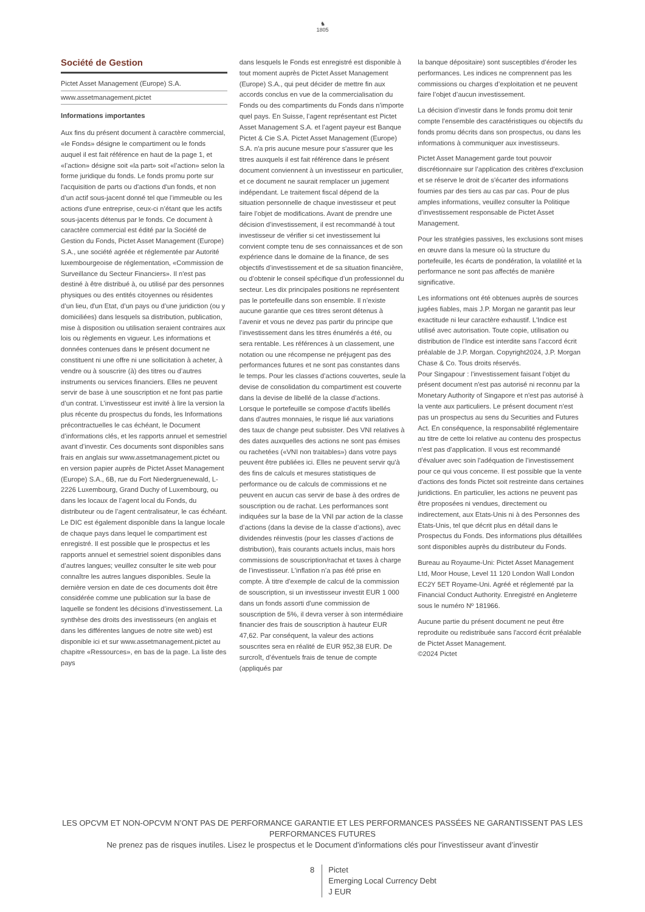♞
1805
Société de Gestion
Pictet Asset Management (Europe) S.A.
www.assetmanagement.pictet
Informations importantes
Aux fins du présent document à caractère commercial, «le Fonds» désigne le compartiment ou le fonds auquel il est fait référence en haut de la page 1, et «l’action» désigne soit «la part» soit «l’action» selon la forme juridique du fonds. Le fonds promu porte sur l'acquisition de parts ou d'actions d'un fonds, et non d’un actif sous-jacent donné tel que l’immeuble ou les actions d'une entreprise, ceux-ci n’étant que les actifs sous-jacents détenus par le fonds. Ce document à caractère commercial est édité par la Société de Gestion du Fonds, Pictet Asset Management (Europe) S.A., une société agréée et réglementée par Autorité luxembourgeoise de réglementation, «Commission de Surveillance du Secteur Financiers». Il n'est pas destiné à être distribué à, ou utilisé par des personnes physiques ou des entités citoyennes ou résidentes d’un lieu, d'un Etat, d’un pays ou d’une juridiction (ou y domiciliées) dans lesquels sa distribution, publication, mise à disposition ou utilisation seraient contraires aux lois ou règlements en vigueur. Les informations et données contenues dans le présent document ne constituent ni une offre ni une sollicitation à acheter, à vendre ou à souscrire (à) des titres ou d’autres instruments ou services financiers. Elles ne peuvent servir de base à une souscription et ne font pas partie d’un contrat. L’investisseur est invité à lire la version la plus récente du prospectus du fonds, les Informations précontractuelles le cas échéant, le Document d’informations clés, et les rapports annuel et semestriel avant d’investir. Ces documents sont disponibles sans frais en anglais sur www.assetmanagement.pictet ou en version papier auprès de Pictet Asset Management (Europe) S.A., 6B, rue du Fort Niedergruenewald, L-2226 Luxembourg, Grand Duchy of Luxembourg, ou dans les locaux de l’agent local du Fonds, du distributeur ou de l’agent centralisateur, le cas échéant. Le DIC est également disponible dans la langue locale de chaque pays dans lequel le compartiment est enregistré. Il est possible que le prospectus et les rapports annuel et semestriel soient disponibles dans d’autres langues; veuillez consulter le site web pour connaître les autres langues disponibles. Seule la dernière version en date de ces documents doit être considérée comme une publication sur la base de laquelle se fondent les décisions d’investissement. La synthèse des droits des investisseurs (en anglais et dans les différentes langues de notre site web) est disponible ici et sur www.assetmanagement.pictet au chapitre «Ressources», en bas de la page. La liste des pays
dans lesquels le Fonds est enregistré est disponible à tout moment auprès de Pictet Asset Management (Europe) S.A., qui peut décider de mettre fin aux accords conclus en vue de la commercialisation du Fonds ou des compartiments du Fonds dans n’importe quel pays. En Suisse, l’agent représentant est Pictet Asset Management S.A. et l’agent payeur est Banque Pictet & Cie S.A. Pictet Asset Management (Europe) S.A. n'a pris aucune mesure pour s'assurer que les titres auxquels il est fait référence dans le présent document conviennent à un investisseur en particulier, et ce document ne saurait remplacer un jugement indépendant. Le traitement fiscal dépend de la situation personnelle de chaque investisseur et peut faire l’objet de modifications. Avant de prendre une décision d’investissement, il est recommandé à tout investisseur de vérifier si cet investissement lui convient compte tenu de ses connaissances et de son expérience dans le domaine de la finance, de ses objectifs d’investissement et de sa situation financière, ou d’obtenir le conseil spécifique d’un professionnel du secteur. Les dix principales positions ne représentent pas le portefeuille dans son ensemble. Il n’existe aucune garantie que ces titres seront détenus à l’avenir et vous ne devez pas partir du principe que l’investissement dans les titres énumérés a été, ou sera rentable. Les références à un classement, une notation ou une récompense ne préjugent pas des performances futures et ne sont pas constantes dans le temps. Pour les classes d’actions couvertes, seule la devise de consolidation du compartiment est couverte dans la devise de libellé de la classe d’actions. Lorsque le portefeuille se compose d'actifs libellés dans d’autres monnaies, le risque lié aux variations des taux de change peut subsister. Des VNI relatives à des dates auxquelles des actions ne sont pas émises ou rachetées («VNI non traitables») dans votre pays peuvent être publiées ici. Elles ne peuvent servir qu'à des fins de calculs et mesures statistiques de performance ou de calculs de commissions et ne peuvent en aucun cas servir de base à des ordres de souscription ou de rachat. Les performances sont indiquées sur la base de la VNI par action de la classe d’actions (dans la devise de la classe d’actions), avec dividendes réinvestis (pour les classes d’actions de distribution), frais courants actuels inclus, mais hors commissions de souscription/rachat et taxes à charge de l’investisseur. L’inflation n’a pas été prise en compte. À titre d’exemple de calcul de la commission de souscription, si un investisseur investit EUR 1 000 dans un fonds assorti d’une commission de souscription de 5%, il devra verser à son intermédiaire financier des frais de souscription à hauteur EUR 47,62. Par conséquent, la valeur des actions souscrites sera en réalité de EUR 952,38 EUR. De surcroît, d’éventuels frais de tenue de compte (appliqués par
la banque dépositaire) sont susceptibles d’éroder les performances. Les indices ne comprennent pas les commissions ou charges d’exploitation et ne peuvent faire l’objet d’aucun investissement.
La décision d’investir dans le fonds promu doit tenir compte l’ensemble des caractéristiques ou objectifs du fonds promu décrits dans son prospectus, ou dans les informations à communiquer aux investisseurs.
Pictet Asset Management garde tout pouvoir discrétionnaire sur l’application des critères d'exclusion et se réserve le droit de s'écarter des informations fournies par des tiers au cas par cas. Pour de plus amples informations, veuillez consulter la Politique d’investissement responsable de Pictet Asset Management.
Pour les stratégies passives, les exclusions sont mises en œuvre dans la mesure où la structure du portefeuille, les écarts de pondération, la volatilité et la performance ne sont pas affectés de manière significative.
Les informations ont été obtenues auprès de sources jugées fiables, mais J.P. Morgan ne garantit pas leur exactitude ni leur caractère exhaustif. L'Indice est utilisé avec autorisation. Toute copie, utilisation ou distribution de l’Indice est interdite sans l’accord écrit préalable de J.P. Morgan. Copyright2024, J.P. Morgan Chase & Co. Tous droits réservés.
Pour Singapour : l’investissement faisant l’objet du présent document n'est pas autorisé ni reconnu par la Monetary Authority of Singapore et n'est pas autorisé à la vente aux particuliers. Le présent document n'est pas un prospectus au sens du Securities and Futures Act. En conséquence, la responsabilité réglementaire au titre de cette loi relative au contenu des prospectus n'est pas d’application. Il vous est recommandé d'évaluer avec soin l'adéquation de l’investissement pour ce qui vous concerne. Il est possible que la vente d'actions des fonds Pictet soit restreinte dans certaines juridictions. En particulier, les actions ne peuvent pas être proposées ni vendues, directement ou indirectement, aux Etats-Unis ni à des Personnes des Etats-Unis, tel que décrit plus en détail dans le Prospectus du Fonds. Des informations plus détaillées sont disponibles auprès du distributeur du Fonds.
Bureau au Royaume-Uni: Pictet Asset Management Ltd, Moor House, Level 11 120 London Wall London EC2Y 5ET Royame-Uni. Agréé et réglementé par la Financial Conduct Authority. Enregistré en Angleterre sous le numéro Nº 181966.
Aucune partie du présent document ne peut être reproduite ou redistribuée sans l'accord écrit préalable de Pictet Asset Management.
©2024 Pictet
LES OPCVM ET NON-OPCVM N’ONT PAS DE PERFORMANCE GARANTIE ET LES PERFORMANCES PASSÉES NE GARANTISSENT PAS LES PERFORMANCES FUTURES
Ne prenez pas de risques inutiles. Lisez le prospectus et le Document d'informations clés pour l'investisseur avant d’investir
8 Pictet
Emerging Local Currency Debt
J EUR